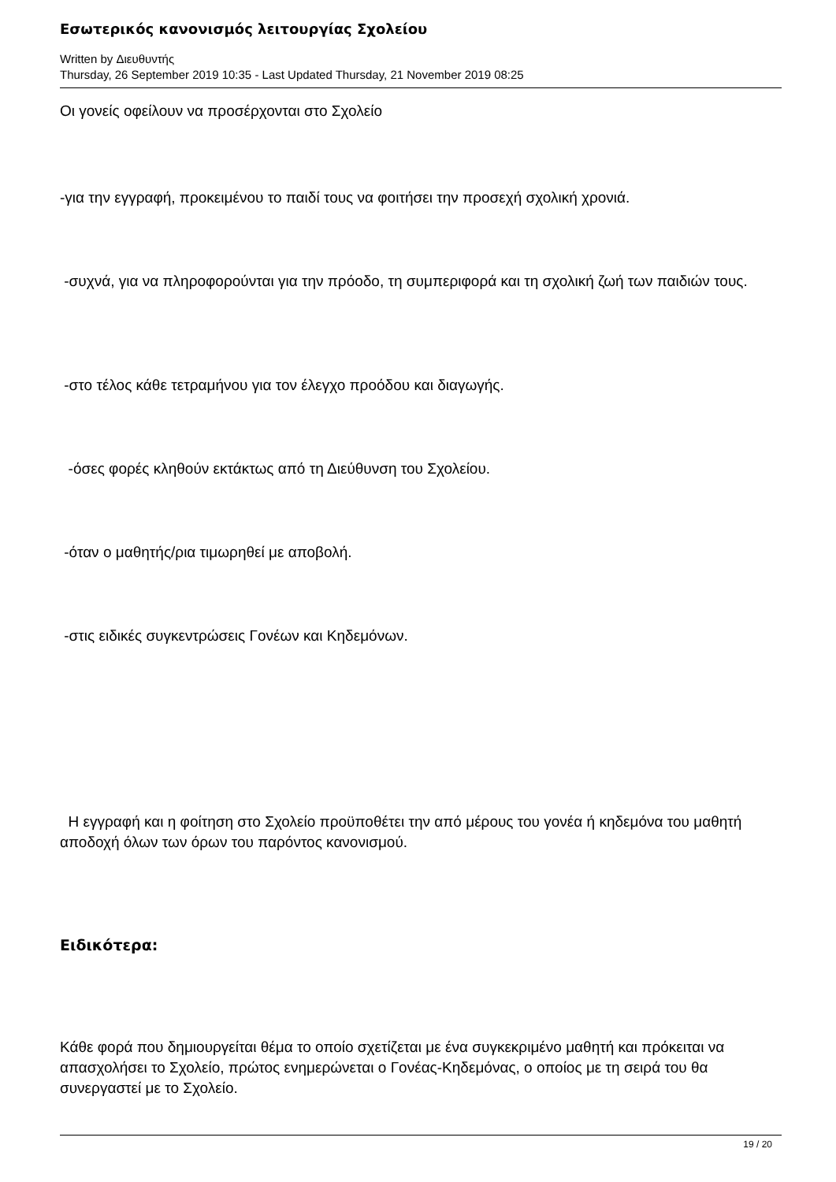Εσωτερικός κανονισμός λειτουργίας Σχολείου
Written by Διευθυντής
Thursday, 26 September 2019 10:35 - Last Updated Thursday, 21 November 2019 08:25
Οι γονείς οφείλουν να προσέρχονται στο Σχολείο
-για την εγγραφή, προκειμένου το παιδί τους να φοιτήσει την προσεχή σχολική χρονιά.
-συχνά, για να πληροφορούνται για την πρόοδο, τη συμπεριφορά και τη σχολική ζωή των παιδιών τους.
-στο τέλος κάθε τετραμήνου για τον έλεγχο προόδου και διαγωγής.
-όσες φορές κληθούν εκτάκτως από τη Διεύθυνση του Σχολείου.
-όταν ο μαθητής/ρια τιμωρηθεί με αποβολή.
-στις ειδικές συγκεντρώσεις Γονέων και Κηδεμόνων.
Η εγγραφή και η φοίτηση στο Σχολείο προϋποθέτει την από μέρους του γονέα ή κηδεμόνα του μαθητή αποδοχή όλων των όρων του παρόντος κανονισμού.
Ειδικότερα:
Κάθε φορά που δημιουργείται θέμα το οποίο σχετίζεται με ένα συγκεκριμένο μαθητή και πρόκειται να απασχολήσει το Σχολείο, πρώτος ενημερώνεται ο Γονέας-Κηδεμόνας, ο οποίος με τη σειρά του θα συνεργαστεί με το Σχολείο.
19 / 20